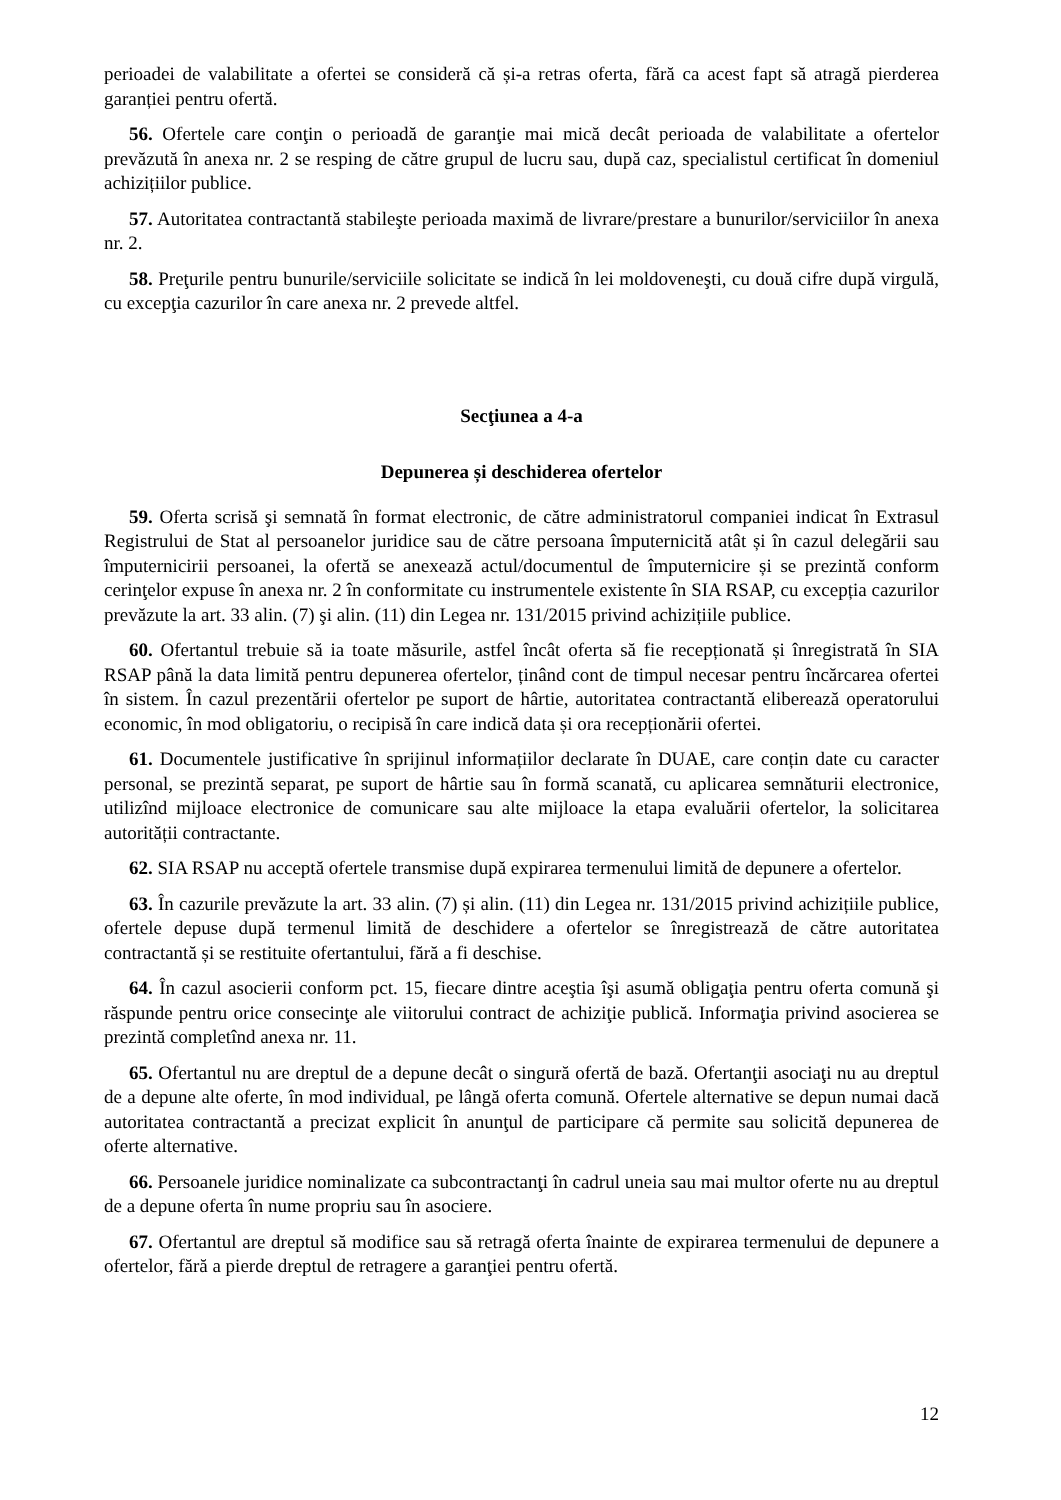perioadei de valabilitate a ofertei se consideră că și-a retras oferta, fără ca acest fapt să atragă pierderea garanției pentru ofertă.
56. Ofertele care conţin o perioadă de garanţie mai mică decât perioada de valabilitate a ofertelor prevăzută în anexa nr. 2 se resping de către grupul de lucru sau, după caz, specialistul certificat în domeniul achizițiilor publice.
57. Autoritatea contractantă stabileşte perioada maximă de livrare/prestare a bunurilor/serviciilor în anexa nr. 2.
58. Preţurile pentru bunurile/serviciile solicitate se indică în lei moldoveneşti, cu două cifre după virgulă, cu excepţia cazurilor în care anexa nr. 2 prevede altfel.
Secţiunea a 4-a
Depunerea și deschiderea ofertelor
59. Oferta scrisă şi semnată în format electronic, de către administratorul companiei indicat în Extrasul Registrului de Stat al persoanelor juridice sau de către persoana împuternicită atât și în cazul delegării sau împuternicirii persoanei, la ofertă se anexează actul/documentul de împuternicire și se prezintă conform cerinţelor expuse în anexa nr. 2 în conformitate cu instrumentele existente în SIA RSAP, cu excepția cazurilor prevăzute la art. 33 alin. (7) şi alin. (11) din Legea nr. 131/2015 privind achizițiile publice.
60. Ofertantul trebuie să ia toate măsurile, astfel încât oferta să fie recepționată și înregistrată în SIA RSAP până la data limită pentru depunerea ofertelor, ținând cont de timpul necesar pentru încărcarea ofertei în sistem. În cazul prezentării ofertelor pe suport de hârtie, autoritatea contractantă eliberează operatorului economic, în mod obligatoriu, o recipisă în care indică data și ora recepționării ofertei.
61. Documentele justificative în sprijinul informațiilor declarate în DUAE, care conțin date cu caracter personal, se prezintă separat, pe suport de hârtie sau în formă scanată, cu aplicarea semnăturii electronice, utilizînd mijloace electronice de comunicare sau alte mijloace la etapa evaluării ofertelor, la solicitarea autorității contractante.
62. SIA RSAP nu acceptă ofertele transmise după expirarea termenului limită de depunere a ofertelor.
63. În cazurile prevăzute la art. 33 alin. (7) și alin. (11) din Legea nr. 131/2015 privind achizițiile publice, ofertele depuse după termenul limită de deschidere a ofertelor se înregistrează de către autoritatea contractantă și se restituite ofertantului, fără a fi deschise.
64. În cazul asocierii conform pct. 15, fiecare dintre aceştia îşi asumă obligaţia pentru oferta comună şi răspunde pentru orice consecinţe ale viitorului contract de achiziţie publică. Informaţia privind asocierea se prezintă completînd anexa nr. 11.
65. Ofertantul nu are dreptul de a depune decât o singură ofertă de bază. Ofertanţii asociaţi nu au dreptul de a depune alte oferte, în mod individual, pe lângă oferta comună. Ofertele alternative se depun numai dacă autoritatea contractantă a precizat explicit în anunţul de participare că permite sau solicită depunerea de oferte alternative.
66. Persoanele juridice nominalizate ca subcontractanţi în cadrul uneia sau mai multor oferte nu au dreptul de a depune oferta în nume propriu sau în asociere.
67. Ofertantul are dreptul să modifice sau să retragă oferta înainte de expirarea termenului de depunere a ofertelor, fără a pierde dreptul de retragere a garanţiei pentru ofertă.
12